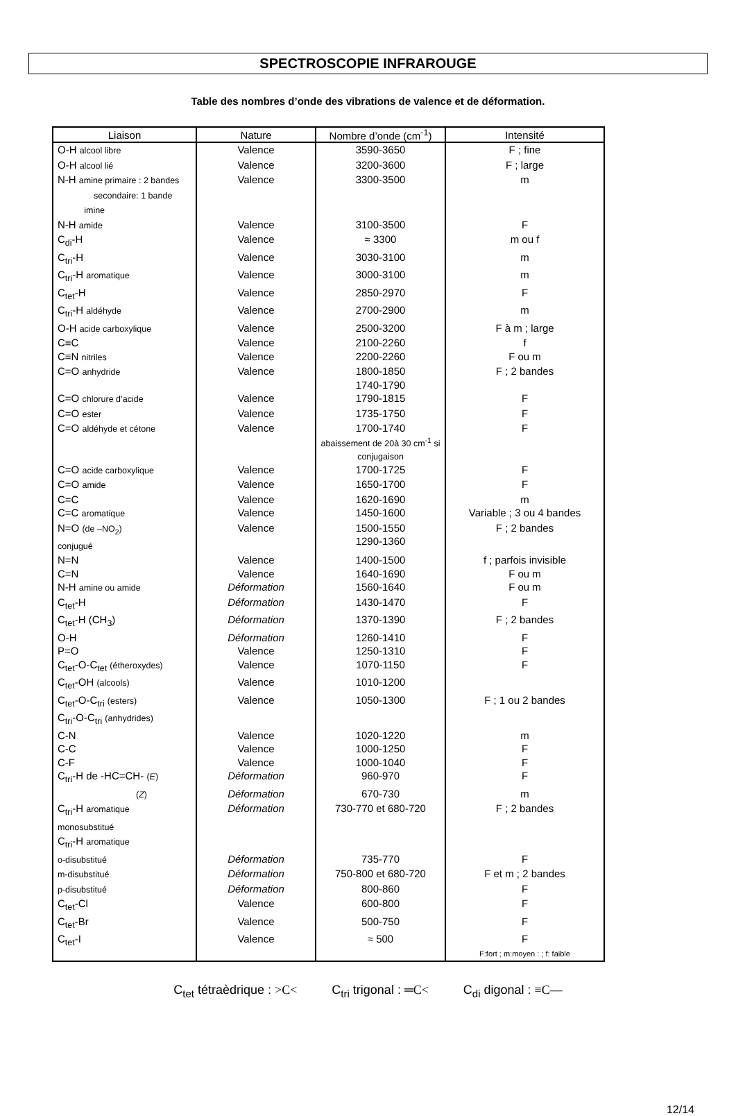SPECTROSCOPIE INFRAROUGE
Table des nombres d’onde des vibrations de valence et de déformation.
| Liaison | Nature | Nombre d’onde (cm<sup>-1</sup>) | Intensité |
| --- | --- | --- | --- |
| O-H alcool libre | Valence | 3590-3650 | F ; fine |
| O-H alcool lié | Valence | 3200-3600 | F ; large |
| N-H amine primaire : 2 bandes secondaire: 1 bande imine | Valence | 3300-3500 | m |
| N-H amide | Valence | 3100-3500 | F |
| C<sub>di</sub>-H | Valence | ≈ 3300 | m ou f |
| C<sub>tri</sub>-H | Valence | 3030-3100 | m |
| C<sub>tri</sub>-H aromatique | Valence | 3000-3100 | m |
| C<sub>tet</sub>-H | Valence | 2850-2970 | F |
| C<sub>tri</sub>-H aldéhyde | Valence | 2700-2900 | m |
| O-H acide carboxylique | Valence | 2500-3200 | F à m ; large |
| C≡C | Valence | 2100-2260 | f |
| C≡N nitriles | Valence | 2200-2260 | F ou m |
| C=O anhydride | Valence | 1800-1850 1740-1790 | F ; 2 bandes |
| C=O chlorure d’acide | Valence | 1790-1815 | F |
| C=O ester | Valence | 1735-1750 | F |
| C=O aldéhyde et cétone | Valence | 1700-1740 abaissement de 20à 30 cm<sup>-1</sup> si conjugaison | F |
| C=O acide carboxylique | Valence | 1700-1725 | F |
| C=O amide | Valence | 1650-1700 | F |
| C=C | Valence | 1620-1690 | m |
| C=C aromatique | Valence | 1450-1600 | Variable ; 3 ou 4 bandes |
| N=O (de –NO<sub>2</sub>) conjugué | Valence | 1500-1550 1290-1360 | F ; 2 bandes |
| N=N | Valence | 1400-1500 | f ; parfois invisible |
| C=N | Valence | 1640-1690 | F ou m |
| N-H amine ou amide | Déformation | 1560-1640 | F ou m |
| C<sub>tet</sub>-H | Déformation | 1430-1470 | F |
| C<sub>tet</sub>-H (CH<sub>3</sub>) | Déformation | 1370-1390 | F ; 2 bandes |
| O-H | Déformation | 1260-1410 | F |
| P=O | Valence | 1250-1310 | F |
| C<sub>tet</sub>-O-C<sub>tet</sub> (étheroxydes) | Valence | 1070-1150 | F |
| C<sub>tet</sub>-OH (alcools) | Valence | 1010-1200 | |
| C<sub>tet</sub>-O-C<sub>tri</sub> (esters) C<sub>tri</sub>-O-C<sub>tri</sub> (anhydrides) | Valence | 1050-1300 | F ; 1 ou 2 bandes |
| C-N | Valence | 1020-1220 | m |
| C-C | Valence | 1000-1250 | F |
| C-F | Valence | 1000-1040 | F |
| C<sub>tri</sub>-H de -HC=CH- ( E ) | Déformation | 960-970 | F |
| ( Z ) | Déformation | 670-730 | m |
| C<sub>tri</sub>-H aromatique monosubstitué | Déformation | 730-770 et 680-720 | F ; 2 bandes |
| C<sub>tri</sub>-H aromatique | | | |
| o-disubstitué | Déformation | 735-770 | F |
| m-disubstitué | Déformation | 750-800 et 680-720 | F et m ; 2 bandes |
| p-disubstitué | Déformation | 800-860 | F |
| C<sub>tet</sub>-Cl | Valence | 600-800 | F |
| C<sub>tet</sub>-Br | Valence | 500-750 | F |
| C<sub>tet</sub>-I | Valence | ≈ 500 | F F:fort ; m:moyen : ; f: faible |
C<sub>tet</sub> tétraèdrique : >C< C<sub>tri</sub> trigonal : ═C< C<sub>di</sub> digonal : ≡C—
12/14